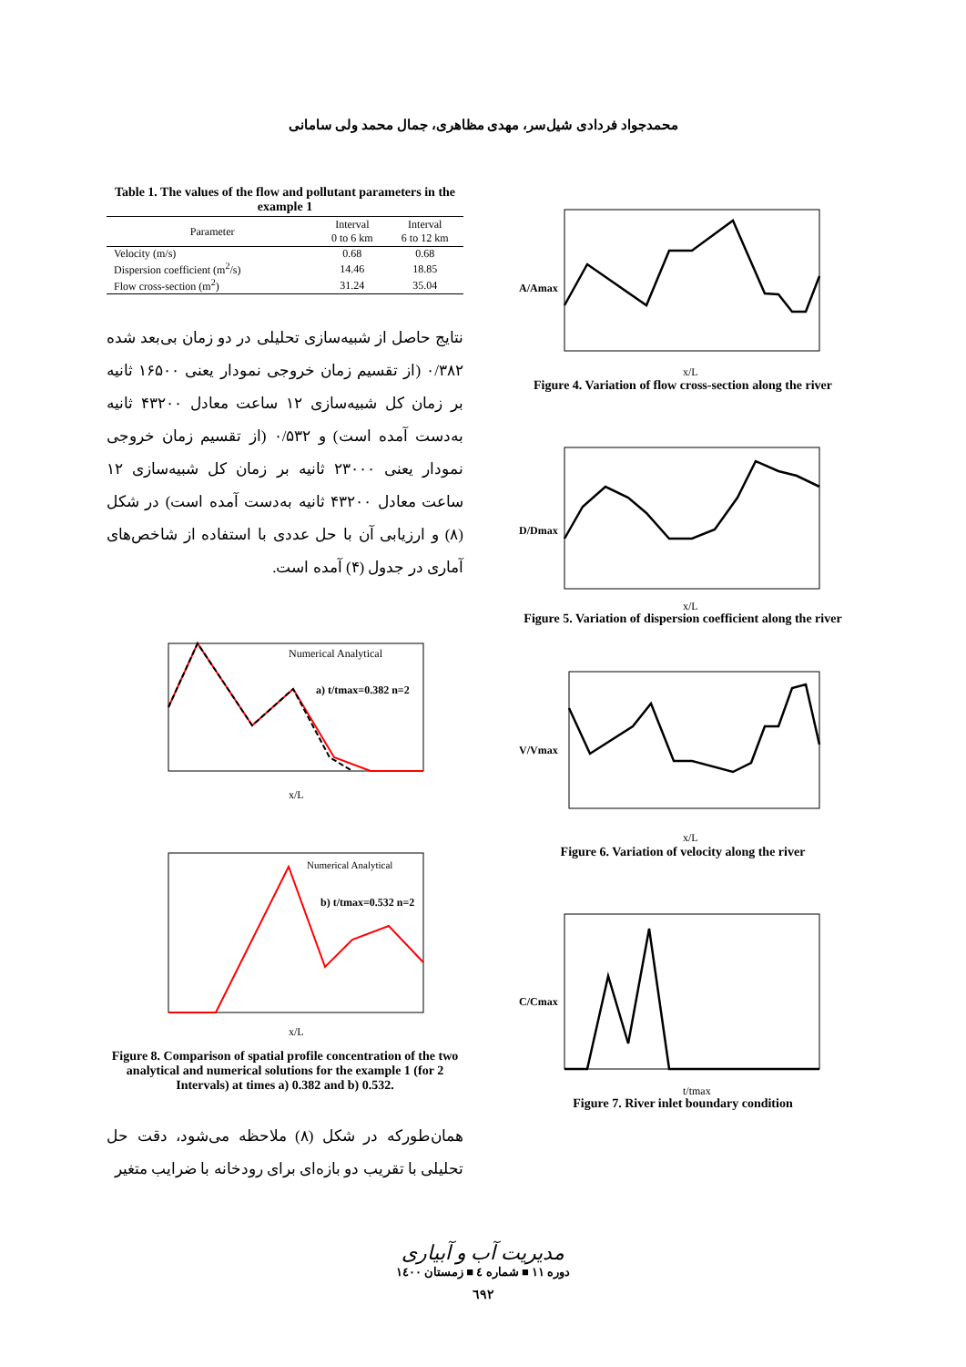محمدجواد فردادی شیل‌سر، مهدی مظاهری، جمال محمد ولی سامانی
Table 1. The values of the flow and pollutant parameters in the example 1
| Parameter | Interval 0 to 6 km | Interval 6 to 12 km |
| --- | --- | --- |
| Velocity (m/s) | 0.68 | 0.68 |
| Dispersion coefficient (m<sup>2</sup>/s) | 14.46 | 18.85 |
| Flow cross-section (m<sup>2</sup>) | 31.24 | 35.04 |
نتایج حاصل از شبیه‌سازی تحلیلی در دو زمان بی‌بعد شده ۰/۳۸۲ (از تقسیم زمان خروجی نمودار یعنی ۱۶۵۰۰ ثانیه بر زمان کل شبیه‌سازی ۱۲ ساعت معادل ۴۳۲۰۰ ثانیه به‌دست آمده است) و ۰/۵۳۲ (از تقسیم زمان خروجی نمودار یعنی ۲۳۰۰۰ ثانیه بر زمان کل شبیه‌سازی ۱۲ ساعت معادل ۴۳۲۰۰ ثانیه به‌دست آمده است) در شکل (۸) و ارزیابی آن با حل عددی با استفاده از شاخص‌های آماری در جدول (۴) آمده است.
a) t/tmax=0.382 n=2
x/L
Numerical Analytical
b) t/tmax=0.532 n=2
x/L
Numerical Analytical
Figure 8. Comparison of spatial profile concentration of the two analytical and numerical solutions for the example 1 (for 2 Intervals) at times a) 0.382 and b) 0.532.
همان‌طورکه در شکل (۸) ملاحظه می‌شود، دقت حل تحلیلی با تقریب دو بازه‌ای برای رودخانه با ضرایب متغیر
A/Amax
x/L
Figure 4. Variation of flow cross-section along the river
D/Dmax
x/L
Figure 5. Variation of dispersion coefficient along the river
V/Vmax
x/L
Figure 6. Variation of velocity along the river
C/Cmax
t/tmax
Figure 7. River inlet boundary condition
مدیریت آب و آبیاری
دوره ۱۱ ■ شماره ٤ ■ زمستان ۱٤۰۰
٦٩٢